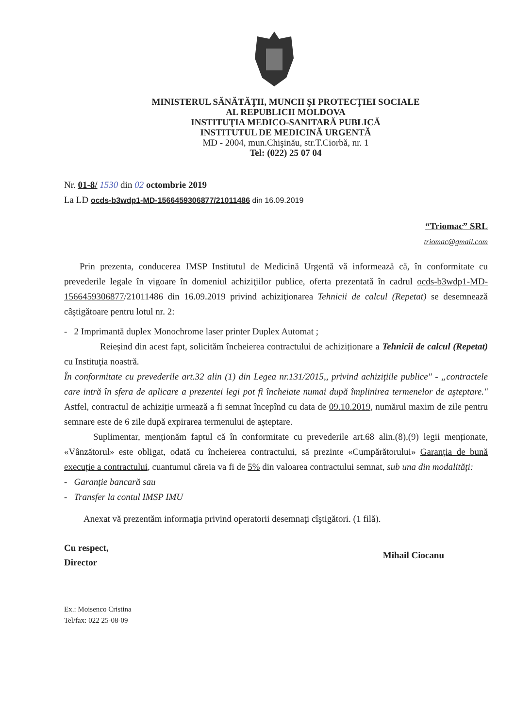MINISTERUL SĂNĂTĂŢII, MUNCII ŞI PROTECŢIEI SOCIALE
AL REPUBLICII MOLDOVA
INSTITUŢIA MEDICO-SANITARĂ PUBLICĂ
INSTITUTUL DE MEDICINĂ URGENTĂ
MD - 2004, mun.Chişinău, str.T.Ciorbă, nr. 1
Tel: (022) 25 07 04
Nr. 01-8/ 1530 din 02 octombrie 2019
La LD ocds-b3wdp1-MD-1566459306877/21011486 din 16.09.2019
“Triomac” SRL
triomac@gmail.com
Prin prezenta, conducerea IMSP Institutul de Medicină Urgentă vă informează că, în conformitate cu prevederile legale în vigoare în domeniul achiziţiilor publice, oferta prezentată în cadrul ocds-b3wdp1-MD-1566459306877/21011486 din 16.09.2019 privind achiziţionarea Tehnicii de calcul (Repetat) se desemnează câştigătoare pentru lotul nr. 2:
- 2 Imprimantă duplex Monochrome laser printer Duplex Automat ;
Reieșind din acest fapt, solicităm încheierea contractului de achiziționare a Tehnicii de calcul (Repetat) cu Instituţia noastră.
În conformitate cu prevederile art.32 alin (1) din Legea nr.131/2015,, privind achiziţiile publice" - „contractele care intră în sfera de aplicare a prezentei legi pot fi încheiate numai după împlinirea termenelor de aşteptare." Astfel, contractul de achiziție urmează a fi semnat începînd cu data de 09.10.2019, numărul maxim de zile pentru semnare este de 6 zile după expirarea termenului de așteptare.
Suplimentar, menționăm faptul că în conformitate cu prevederile art.68 alin.(8),(9) legii menționate, «Vânzătorul» este obligat, odată cu încheierea contractului, să prezinte «Cumpărătorului» Garanția de bună execuție a contractului, cuantumul căreia va fi de 5% din valoarea contractului semnat, sub una din modalități:
- Garanție bancară sau
- Transfer la contul IMSP IMU
Anexat vă prezentăm informaţia privind operatorii desemnaţi cîştigători. (1 filă).
Cu respect,
Director
Mihail Ciocanu
Ex.: Moisenco Cristina
Tel/fax: 022 25-08-09